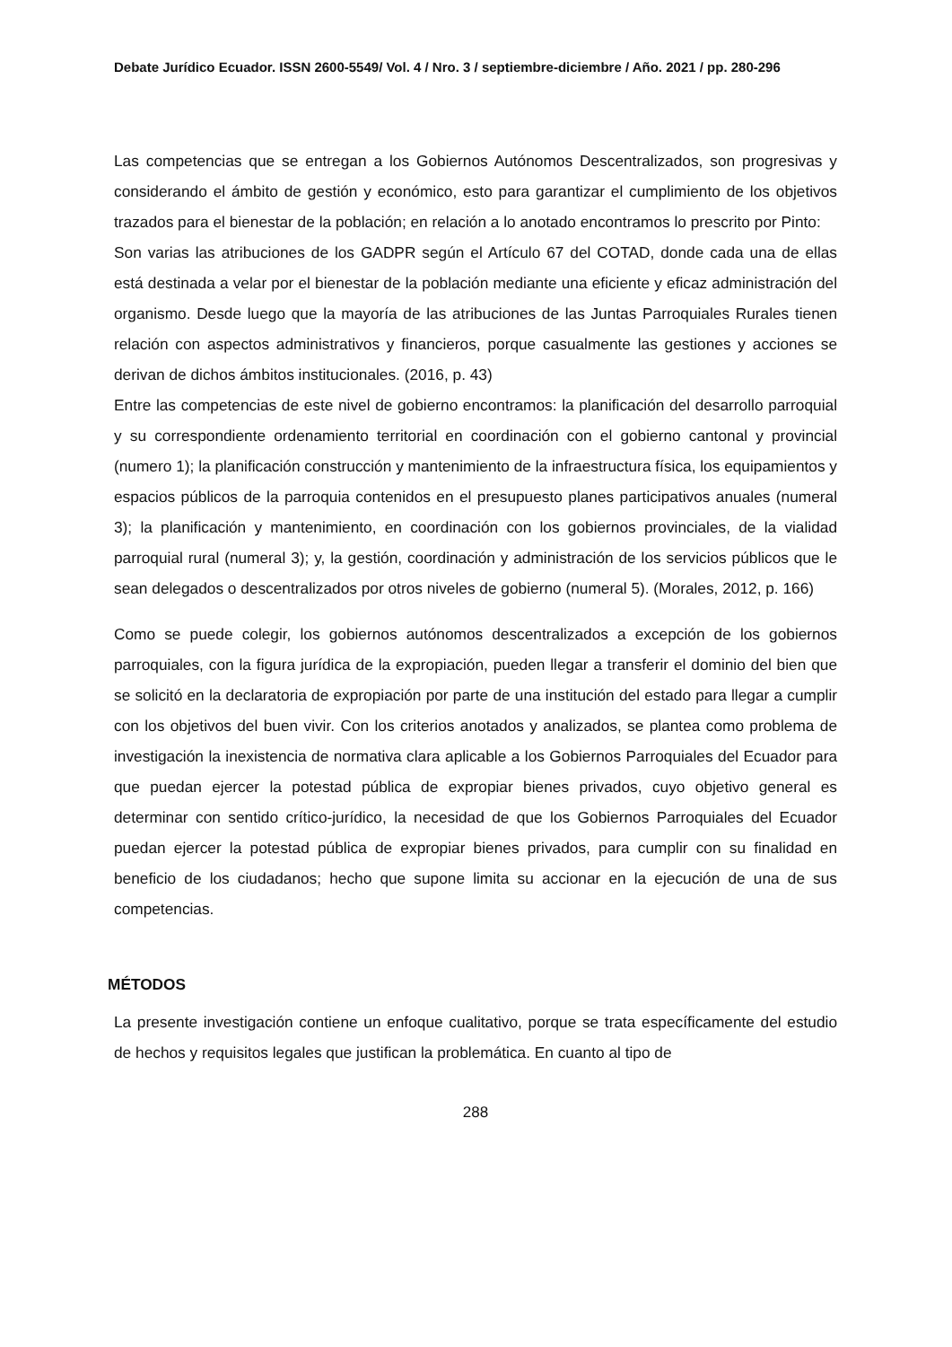Debate Jurídico Ecuador. ISSN 2600-5549/ Vol. 4 / Nro. 3 / septiembre-diciembre / Año. 2021 / pp. 280-296
Las competencias que se entregan a los Gobiernos Autónomos Descentralizados, son progresivas y considerando el ámbito de gestión y económico, esto para garantizar el cumplimiento de los objetivos trazados para el bienestar de la población; en relación a lo anotado encontramos lo prescrito por Pinto:
Son varias las atribuciones de los GADPR según el Artículo 67 del COTAD, donde cada una de ellas está destinada a velar por el bienestar de la población mediante una eficiente y eficaz administración del organismo. Desde luego que la mayoría de las atribuciones de las Juntas Parroquiales Rurales tienen relación con aspectos administrativos y financieros, porque casualmente las gestiones y acciones se derivan de dichos ámbitos institucionales. (2016, p. 43)
Entre las competencias de este nivel de gobierno encontramos: la planificación del desarrollo parroquial y su correspondiente ordenamiento territorial en coordinación con el gobierno cantonal y provincial (numero 1); la planificación construcción y mantenimiento de la infraestructura física, los equipamientos y espacios públicos de la parroquia contenidos en el presupuesto planes participativos anuales (numeral 3); la planificación y mantenimiento, en coordinación con los gobiernos provinciales, de la vialidad parroquial rural (numeral 3); y, la gestión, coordinación y administración de los servicios públicos que le sean delegados o descentralizados por otros niveles de gobierno (numeral 5). (Morales, 2012, p. 166)
Como se puede colegir, los gobiernos autónomos descentralizados a excepción de los gobiernos parroquiales, con la figura jurídica de la expropiación, pueden llegar a transferir el dominio del bien que se solicitó en la declaratoria de expropiación por parte de una institución del estado para llegar a cumplir con los objetivos del buen vivir. Con los criterios anotados y analizados, se plantea como problema de investigación la inexistencia de normativa clara aplicable a los Gobiernos Parroquiales del Ecuador para que puedan ejercer la potestad pública de expropiar bienes privados, cuyo objetivo general es determinar con sentido crítico-jurídico, la necesidad de que los Gobiernos Parroquiales del Ecuador puedan ejercer la potestad pública de expropiar bienes privados, para cumplir con su finalidad en beneficio de los ciudadanos; hecho que supone limita su accionar en la ejecución de una de sus competencias.
MÉTODOS
La presente investigación contiene un enfoque cualitativo, porque se trata específicamente del estudio de hechos y requisitos legales que justifican la problemática. En cuanto al tipo de
288